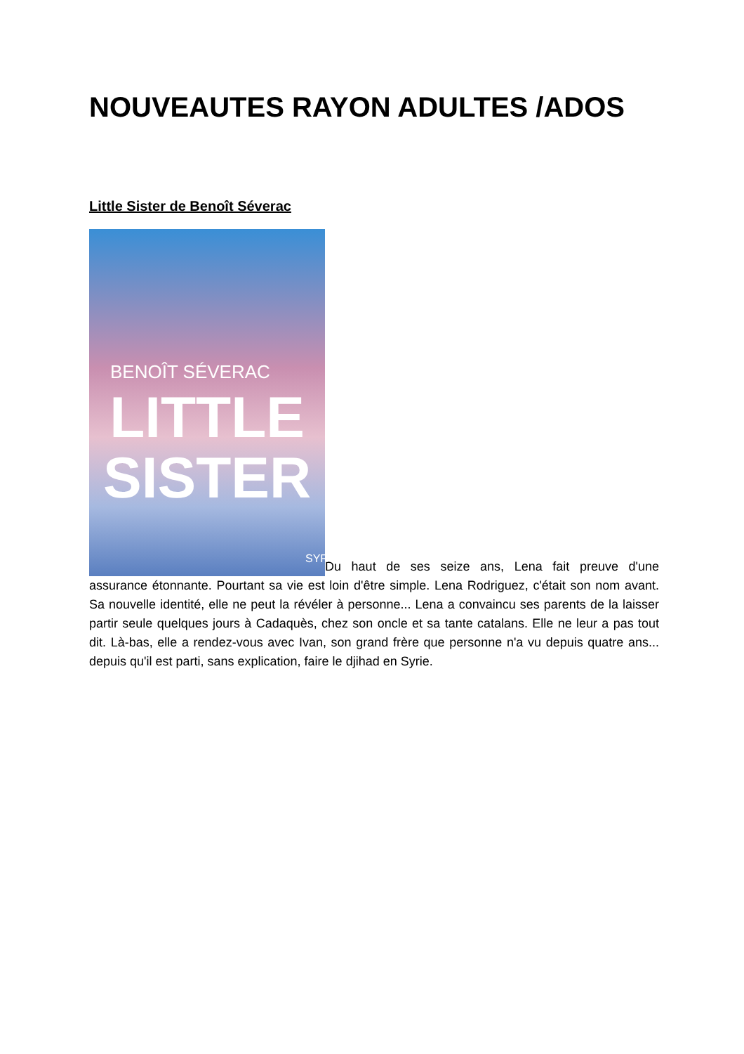NOUVEAUTES RAYON ADULTES /ADOS
Little Sister de Benoît Séverac
BENOÎT SÉVERAC LITTLE
SISTER SYROS Du haut de ses seize ans, Lena fait preuve d'une assurance étonnante. Pourtant sa vie est loin d'être simple. Lena Rodriguez, c'était son nom avant. Sa nouvelle identité, elle ne peut la révéler à personne... Lena a convaincu ses parents de la laisser partir seule quelques jours à Cadaquès, chez son oncle et sa tante catalans. Elle ne leur a pas tout dit. Là-bas, elle a rendez-vous avec Ivan, son grand frère que personne n'a vu depuis quatre ans... depuis qu'il est parti, sans explication, faire le djihad en Syrie.